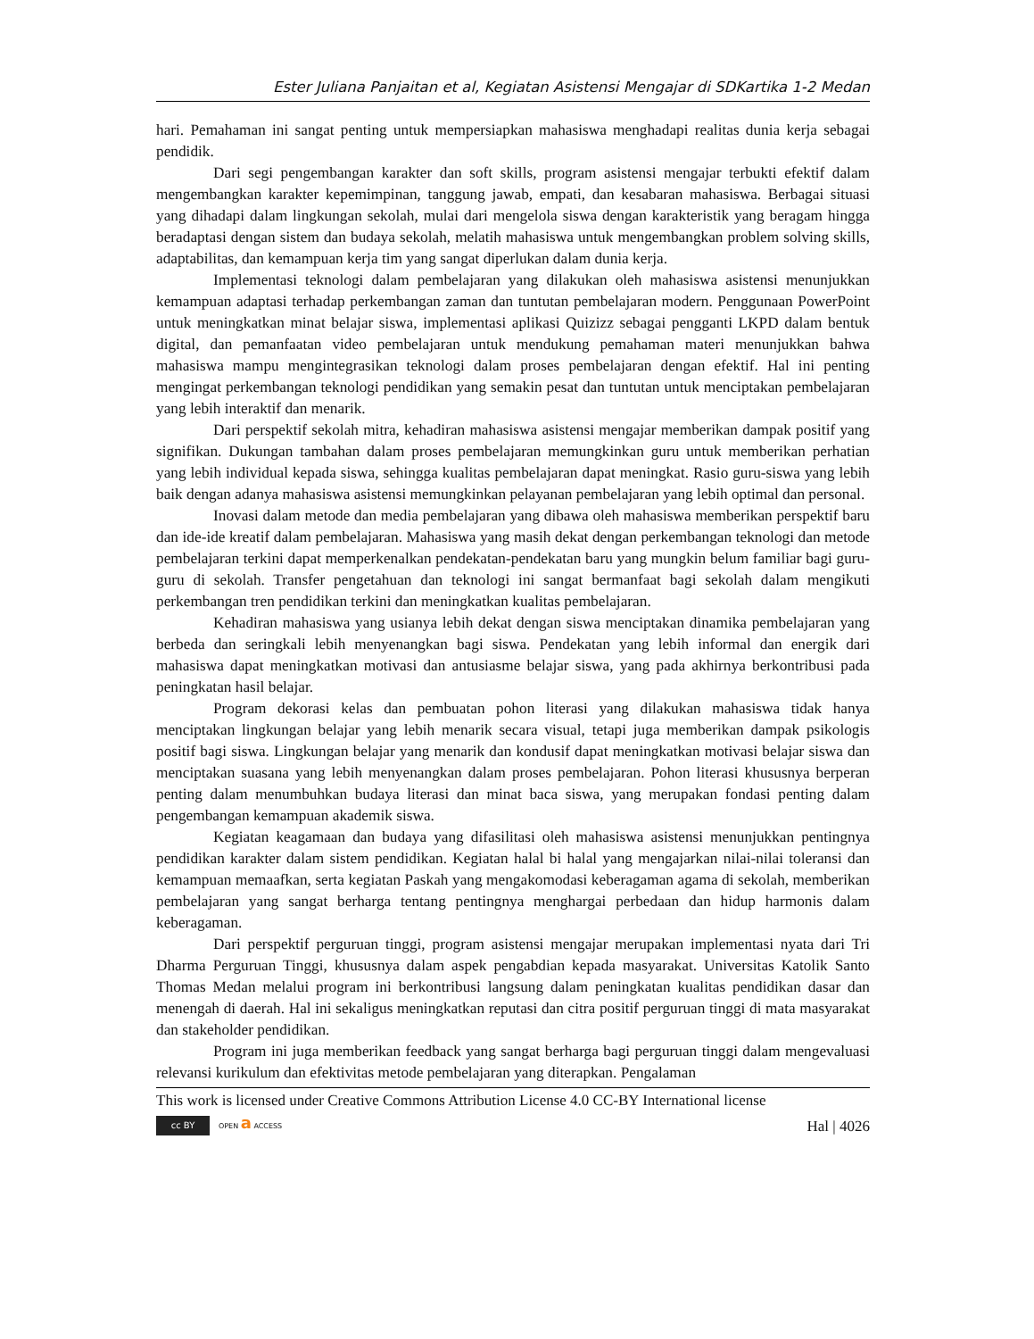Ester Juliana Panjaitan et al, Kegiatan Asistensi Mengajar di SDKartika 1-2 Medan
hari. Pemahaman ini sangat penting untuk mempersiapkan mahasiswa menghadapi realitas dunia kerja sebagai pendidik.
Dari segi pengembangan karakter dan soft skills, program asistensi mengajar terbukti efektif dalam mengembangkan karakter kepemimpinan, tanggung jawab, empati, dan kesabaran mahasiswa. Berbagai situasi yang dihadapi dalam lingkungan sekolah, mulai dari mengelola siswa dengan karakteristik yang beragam hingga beradaptasi dengan sistem dan budaya sekolah, melatih mahasiswa untuk mengembangkan problem solving skills, adaptabilitas, dan kemampuan kerja tim yang sangat diperlukan dalam dunia kerja.
Implementasi teknologi dalam pembelajaran yang dilakukan oleh mahasiswa asistensi menunjukkan kemampuan adaptasi terhadap perkembangan zaman dan tuntutan pembelajaran modern. Penggunaan PowerPoint untuk meningkatkan minat belajar siswa, implementasi aplikasi Quizizz sebagai pengganti LKPD dalam bentuk digital, dan pemanfaatan video pembelajaran untuk mendukung pemahaman materi menunjukkan bahwa mahasiswa mampu mengintegrasikan teknologi dalam proses pembelajaran dengan efektif. Hal ini penting mengingat perkembangan teknologi pendidikan yang semakin pesat dan tuntutan untuk menciptakan pembelajaran yang lebih interaktif dan menarik.
Dari perspektif sekolah mitra, kehadiran mahasiswa asistensi mengajar memberikan dampak positif yang signifikan. Dukungan tambahan dalam proses pembelajaran memungkinkan guru untuk memberikan perhatian yang lebih individual kepada siswa, sehingga kualitas pembelajaran dapat meningkat. Rasio guru-siswa yang lebih baik dengan adanya mahasiswa asistensi memungkinkan pelayanan pembelajaran yang lebih optimal dan personal.
Inovasi dalam metode dan media pembelajaran yang dibawa oleh mahasiswa memberikan perspektif baru dan ide-ide kreatif dalam pembelajaran. Mahasiswa yang masih dekat dengan perkembangan teknologi dan metode pembelajaran terkini dapat memperkenalkan pendekatan-pendekatan baru yang mungkin belum familiar bagi guru-guru di sekolah. Transfer pengetahuan dan teknologi ini sangat bermanfaat bagi sekolah dalam mengikuti perkembangan tren pendidikan terkini dan meningkatkan kualitas pembelajaran.
Kehadiran mahasiswa yang usianya lebih dekat dengan siswa menciptakan dinamika pembelajaran yang berbeda dan seringkali lebih menyenangkan bagi siswa. Pendekatan yang lebih informal dan energik dari mahasiswa dapat meningkatkan motivasi dan antusiasme belajar siswa, yang pada akhirnya berkontribusi pada peningkatan hasil belajar.
Program dekorasi kelas dan pembuatan pohon literasi yang dilakukan mahasiswa tidak hanya menciptakan lingkungan belajar yang lebih menarik secara visual, tetapi juga memberikan dampak psikologis positif bagi siswa. Lingkungan belajar yang menarik dan kondusif dapat meningkatkan motivasi belajar siswa dan menciptakan suasana yang lebih menyenangkan dalam proses pembelajaran. Pohon literasi khususnya berperan penting dalam menumbuhkan budaya literasi dan minat baca siswa, yang merupakan fondasi penting dalam pengembangan kemampuan akademik siswa.
Kegiatan keagamaan dan budaya yang difasilitasi oleh mahasiswa asistensi menunjukkan pentingnya pendidikan karakter dalam sistem pendidikan. Kegiatan halal bi halal yang mengajarkan nilai-nilai toleransi dan kemampuan memaafkan, serta kegiatan Paskah yang mengakomodasi keberagaman agama di sekolah, memberikan pembelajaran yang sangat berharga tentang pentingnya menghargai perbedaan dan hidup harmonis dalam keberagaman.
Dari perspektif perguruan tinggi, program asistensi mengajar merupakan implementasi nyata dari Tri Dharma Perguruan Tinggi, khususnya dalam aspek pengabdian kepada masyarakat. Universitas Katolik Santo Thomas Medan melalui program ini berkontribusi langsung dalam peningkatan kualitas pendidikan dasar dan menengah di daerah. Hal ini sekaligus meningkatkan reputasi dan citra positif perguruan tinggi di mata masyarakat dan stakeholder pendidikan.
Program ini juga memberikan feedback yang sangat berharga bagi perguruan tinggi dalam mengevaluasi relevansi kurikulum dan efektivitas metode pembelajaran yang diterapkan. Pengalaman
This work is licensed under Creative Commons Attribution License 4.0 CC-BY International license
cc BY OPEN a ACCESS
Hal | 4026